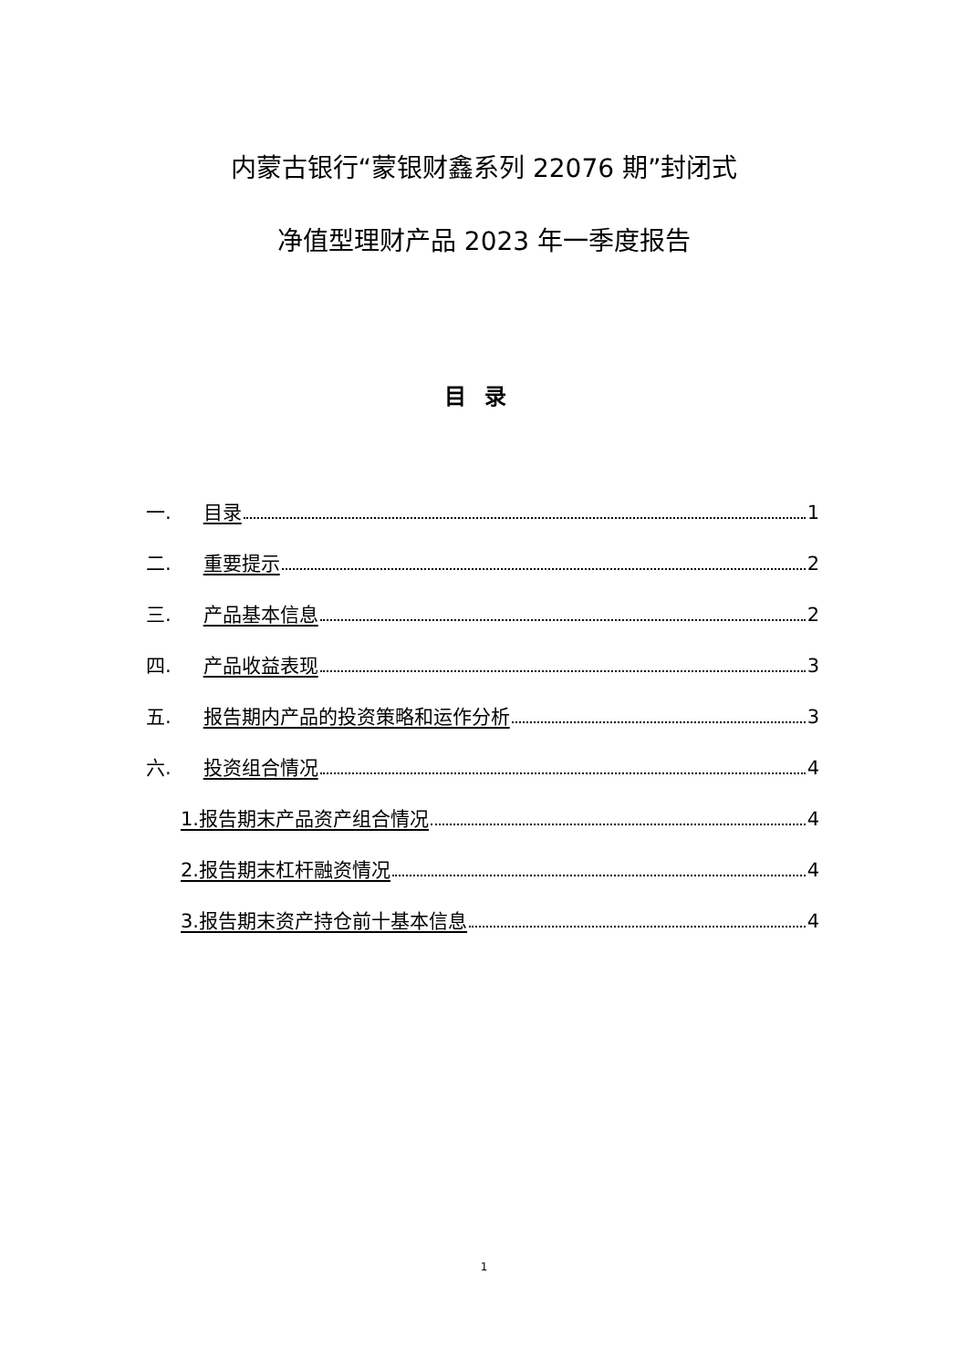内蒙古银行“蒙银财鑫系列 22076 期”封闭式
净值型理财产品 2023 年一季度报告
目录
一. 目录 1
二. 重要提示 2
三. 产品基本信息 2
四. 产品收益表现 3
五. 报告期内产品的投资策略和运作分析 3
六. 投资组合情况 4
1.报告期末产品资产组合情况 4
2.报告期末杠杆融资情况 4
3.报告期末资产持仓前十基本信息 4
1